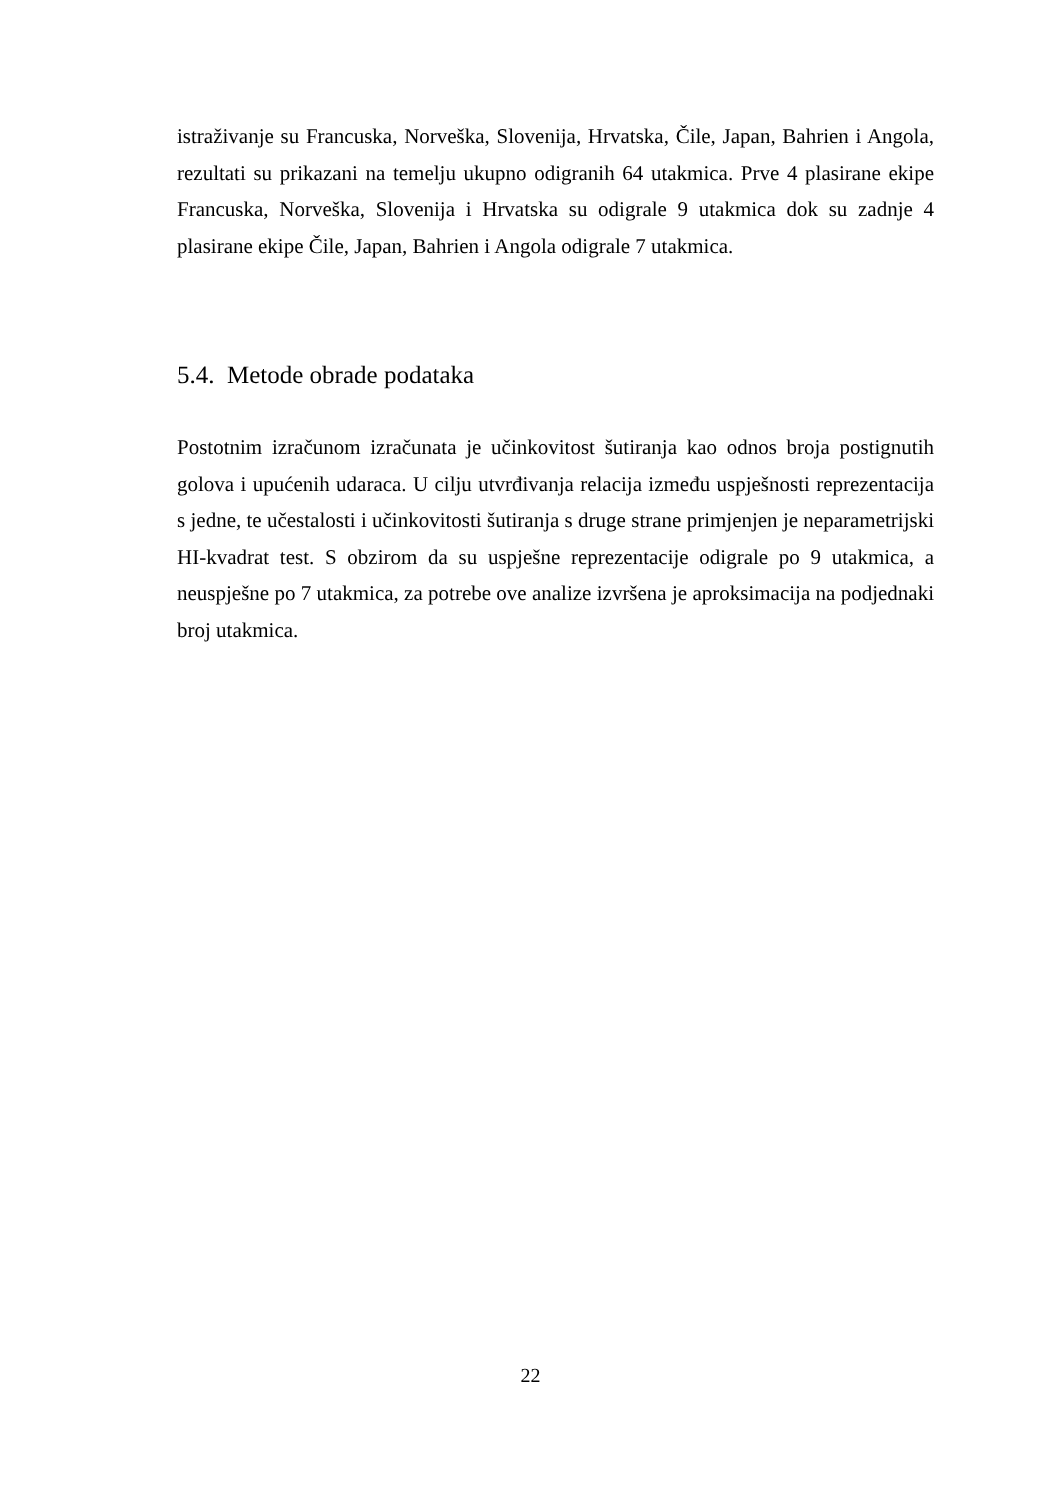istraživanje su Francuska, Norveška, Slovenija, Hrvatska, Čile, Japan, Bahrien i Angola, rezultati su prikazani na temelju ukupno odigranih 64 utakmica. Prve 4 plasirane ekipe Francuska, Norveška, Slovenija i Hrvatska su odigrale 9 utakmica dok su zadnje 4 plasirane ekipe Čile, Japan, Bahrien i Angola odigrale 7 utakmica.
5.4. Metode obrade podataka
Postotnim izračunom izračunata je učinkovitost šutiranja kao odnos broja postignutih golova i upućenih udaraca. U cilju utvrđivanja relacija između uspješnosti reprezentacija s jedne, te učestalosti i učinkovitosti šutiranja s druge strane primjenjen je neparametrijski HI-kvadrat test. S obzirom da su uspješne reprezentacije odigrale po 9 utakmica, a neuspješne po 7 utakmica, za potrebe ove analize izvršena je aproksimacija na podjednaki broj utakmica.
22